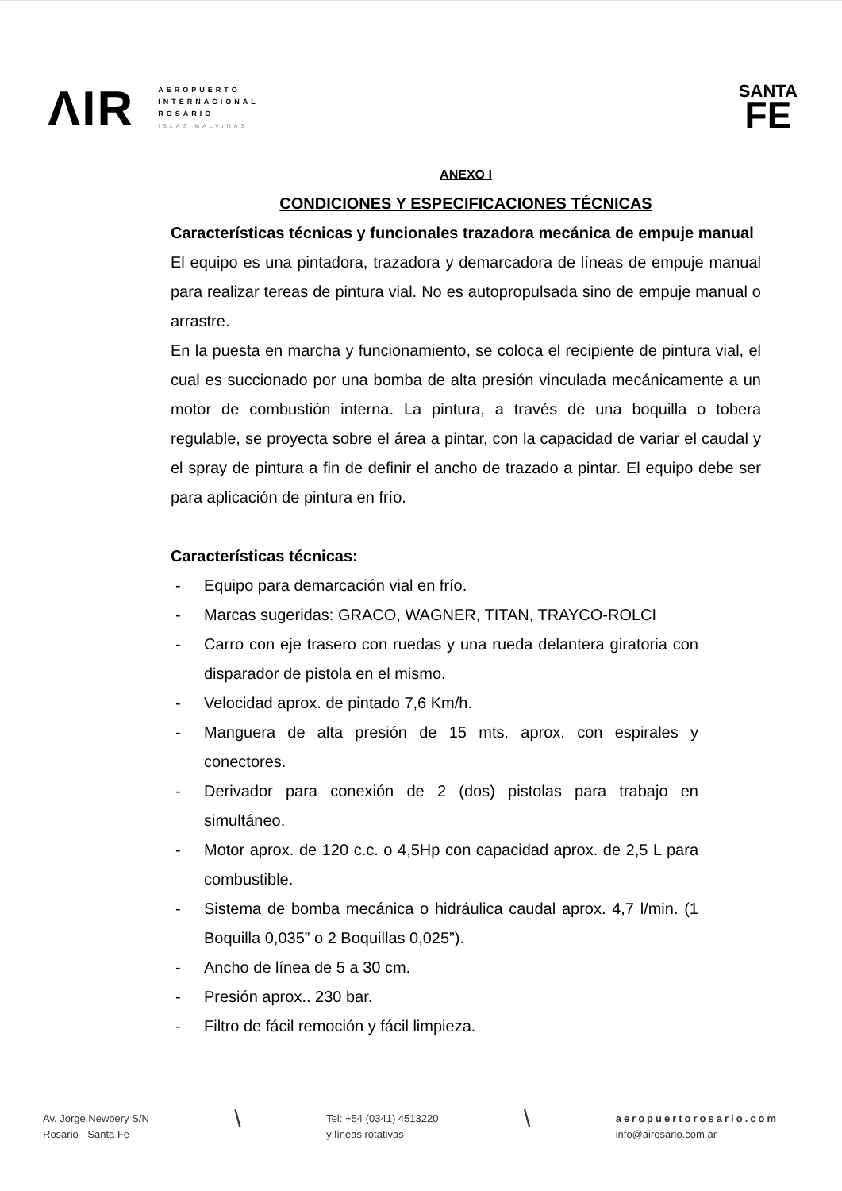ΛΙR
AEROPUERTO
INTERNACIONAL
ROSARIO
ISLAS MALVINAS
SANTA
FE
ANEXO I
CONDICIONES Y ESPECIFICACIONES TÉCNICAS
Características técnicas y funcionales trazadora mecánica de empuje manual
El equipo es una pintadora, trazadora y demarcadora de líneas de empuje manual para realizar tereas de pintura vial. No es autopropulsada sino de empuje manual o arrastre.
En la puesta en marcha y funcionamiento, se coloca el recipiente de pintura vial, el cual es succionado por una bomba de alta presión vinculada mecánicamente a un motor de combustión interna. La pintura, a través de una boquilla o tobera regulable, se proyecta sobre el área a pintar, con la capacidad de variar el caudal y el spray de pintura a fin de definir el ancho de trazado a pintar. El equipo debe ser para aplicación de pintura en frío.
Características técnicas:
- Equipo para demarcación vial en frío.
- Marcas sugeridas: GRACO, WAGNER, TITAN, TRAYCO-ROLCI
- Carro con eje trasero con ruedas y una rueda delantera giratoria con disparador de pistola en el mismo.
- Velocidad aprox. de pintado 7,6 Km/h.
- Manguera de alta presión de 15 mts. aprox. con espirales y conectores.
- Derivador para conexión de 2 (dos) pistolas para trabajo en simultáneo.
- Motor aprox. de 120 c.c. o 4,5Hp con capacidad aprox. de 2,5 L para combustible.
- Sistema de bomba mecánica o hidráulica caudal aprox. 4,7 l/min. (1 Boquilla 0,035” o 2 Boquillas 0,025”).
- Ancho de línea de 5 a 30 cm.
- Presión aprox.. 230 bar.
- Filtro de fácil remoción y fácil limpieza.
Av. Jorge Newbery S/N
Rosario - Santa Fe
\
Tel: +54 (0341) 4513220
y líneas rotativas
\
aeropuertorosario.com
info@airosario.com.ar